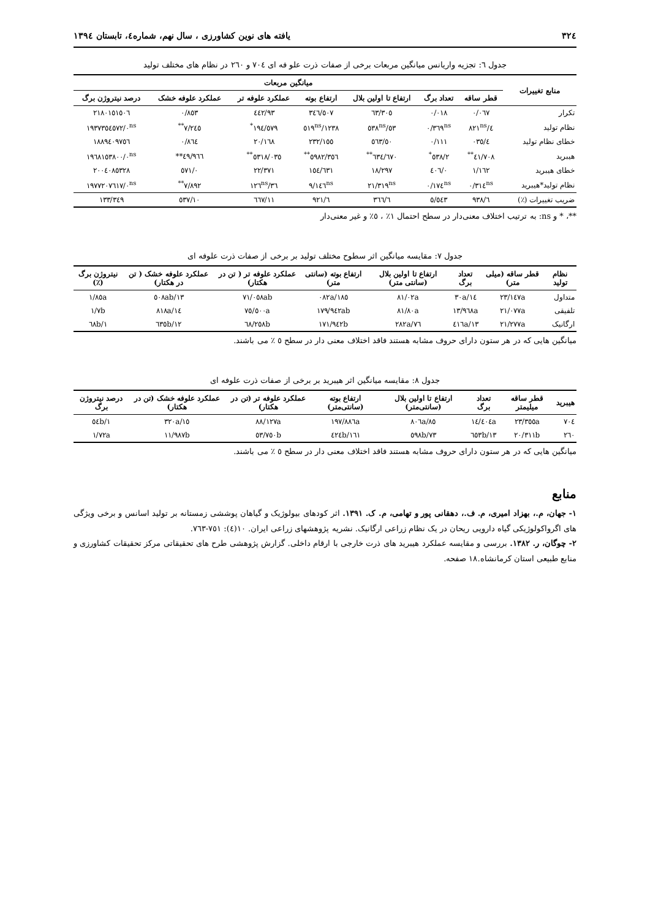۳۲٤ یافته های نوین کشاورزی ، سال نهم، شماره٤، تابستان ۱۳۹٤
جدول ٦: تجزیه واریانس میانگین مربعات برخی از صفات ذرت علو فه ای ۷۰٤ و ۲٦۰ در نظام های مختلف تولید
| منابع تغییرات | میانگین مربعات | | | | | | |
| --- | --- | --- | --- | --- | --- | --- | --- |
| | قطر ساقه | تعداد برگ | ارتفاع تا اولین بلال | ارتفاع بوته | عملکرد علوفه تر | عملکرد علوفه خشک | درصد نیتروژن برگ |
| تکرار | ۰/۰٦۷ | ۰/۰۱۸ | ٦۳/۳۰٥ | ۳٤٦/٥۰۷ | ۹۳/٤٤۲ | ۰/۸٥۳ | ۲۱۸۰۱٥۱٥۰٦ |
| نظام تولید | ٤/۸۲۱<sup>ns</sup> | ۰/۳٦۹<sup>ns</sup> | ٥۳/٥۳۸<sup>ns</sup> | ۱۲۳۸/٥۱۹<sup>ns</sup> | ۱۹٤/٥۷۹<sup>*</sup> | ۷/۲٤٥<sup>**</sup> | ۱۹۳۷۳٥٤٥۷۲/۰<sup>ns</sup> |
| خطای نظام تولید | ٤/۰۳٥ | ۰/۱۱۱ | ٥۰/٥٦۳ | ۲۳۲/۱٥٥ | ۲۰/۱٦۸ | ۰/۸٦٤ | ۱۸۸۹٤۰۹۷٥٦ |
| هیبرید | ٤۱/۷۰۸<sup>**</sup> | ۲/٥۳۸<sup>*</sup> | ٦۷۰/٦۳٤<sup>**</sup> | ٥۹۸۲/۳٥٦<sup>**</sup> | ٥۳۱۸/۰۳٥<sup>**</sup> | ٤۹/۹٦٦** | ۱۹٦۸۱٥۳۸۰۰/۰<sup>ns</sup> |
| خطای هیبرید | ۱/۱٦۲ | ۰/٤۰٦ | ۱۸/۲۹۷ | ۱٥٤/٦۳۱ | ۲۲/۳۷۱ | ۰/٥۷۱ | ۲۰۰٤۰۸٥۳۲۸ |
| نظام تولید*هیبرید | ۰/۳۱٤<sup>ns</sup> | ۰/۱۷٤<sup>ns</sup> | ۲۱/۳۱۹<sup>ns</sup> | ۹/۱٤٦<sup>ns</sup> | ۳٦/۱۲٦<sup>ns</sup> | ۷/۸۹۲<sup>**</sup> | ۱۹۷۷۲۰۷٦۱۷/۰<sup>ns</sup> |
| ضریب تغییرات (٪) | ٦/۹۳۸ | ٥/٥٤۳ | ٦/۳٦٦ | ٦/۹۲۱ | ۱۱/٦٦۷ | ۱۰/٥۳۷ | ۱۳۳/۳٤۹ |
**، * و ns: به ترتیب اختلاف معنی‌دار در سطح احتمال ۱٪ ، ٥٪ و غیر معنی‌دار
جدول ۷: مقایسه میانگین اثر سطوح مختلف تولید بر برخی از صفات ذرت علوفه ای
| نظام تولید | قطر ساقه (میلی متر) | تعداد برگ | ارتفاع تا اولین بلال (سانتی متر) | ارتفاع بوته (سانتی متر) | عملکرد علوفه تر ( تن در هکتار) | عملکرد علوفه خشک ( تن در هکتار) | نیتروژن برگ (٪) |
| --- | --- | --- | --- | --- | --- | --- | --- |
| متداول | ۲۳/۱٤۷a | ۱٤/۳۰a | ۸۱/۰۲a | ۱۸٥/۰۸۲a | ۷۱/۰٥۸ab | ۱۳/٥۰۸ab | ۱/۸٥a |
| تلفیقی | ۲۱/۰۷۷a | ۱۳/۹٦۸a | ۸۱/۸۰a | ۱۷۹/۹٤۲ab | ۷٥/٥۰۰a | ۱٤/۸۱۸a | ۱/۷b |
| ارگانیک | ۲۱/۲۷۷a | ۱۳/٤۱٦a | ۷٦/۲۸۲a | ۱۷۱/۹٤۲b | ٦۸/۲٥۸b | ۱۲/٦۳٥b | ۱/٦۸b |
میانگین هایی که در هر ستون دارای حروف مشابه هستند فاقد اختلاف معنی دار در سطح ٥ ٪ می باشند.
جدول ۸: مقایسه میانگین اثر هیبرید بر برخی از صفات ذرت علوفه ای
| هیبرید | قطر ساقه میلیمتر | تعداد برگ | ارتفاع تا اولین بلال (سانتی‌متر) | ارتفاع بوته (سانتی‌متر) | عملکرد علوفه تر (تن در هکتار) | عملکرد علوفه خشک (تن در هکتار) | درصد نیتروژن برگ |
| --- | --- | --- | --- | --- | --- | --- | --- |
| ۷۰٤ | ۲۳/۳٥٥a | ۱٤/٤۰٤a | ۸٥/۸۰٦a | ۱۹۷/۸۸٦a | ۸۸/۱۲۷a | ۱٥/۳۲۰a | ۱/٥٤b |
| ۲٦۰ | ۲۰/۳۱۱b | ۱۳/٦٥۳b | ۷۳/٥۹۸b | ۱٦۱/٤٢٤b | ٥۳/۷٥۰b | ۱۱/۹۸۷b | ۱/۷۲a |
میانگین هایی که در هر ستون دارای حروف مشابه هستند فاقد اختلاف معنی دار در سطح ٥ ٪ می باشند.
منابع
۱- جهان، م.، بهزاد امیری، م. ف.، دهقانی پور و تهامی، م. ک. ۱۳۹۱. اثر کودهای بیولوژیک و گیاهان پوششی زمستانه بر تولید اسانس و برخی ویژگی های اگرواکولوژیکی گیاه دارویی ریحان در یک نظام زراعی ارگانیک. نشریه پژوهشهای زراعی ایران. ۱۰(٤): ۷٥۱-۷٦۳.
۲- چوگان، ر. ۱۳۸۲. بررسی و مقایسه عملکرد هیبرید های ذرت خارجی با ارقام داخلی. گزارش پژوهشی طرح های تحقیقاتی مرکز تحقیقات کشاورزی و منابع طبیعی استان کرمانشاه.۱۸ صفحه.